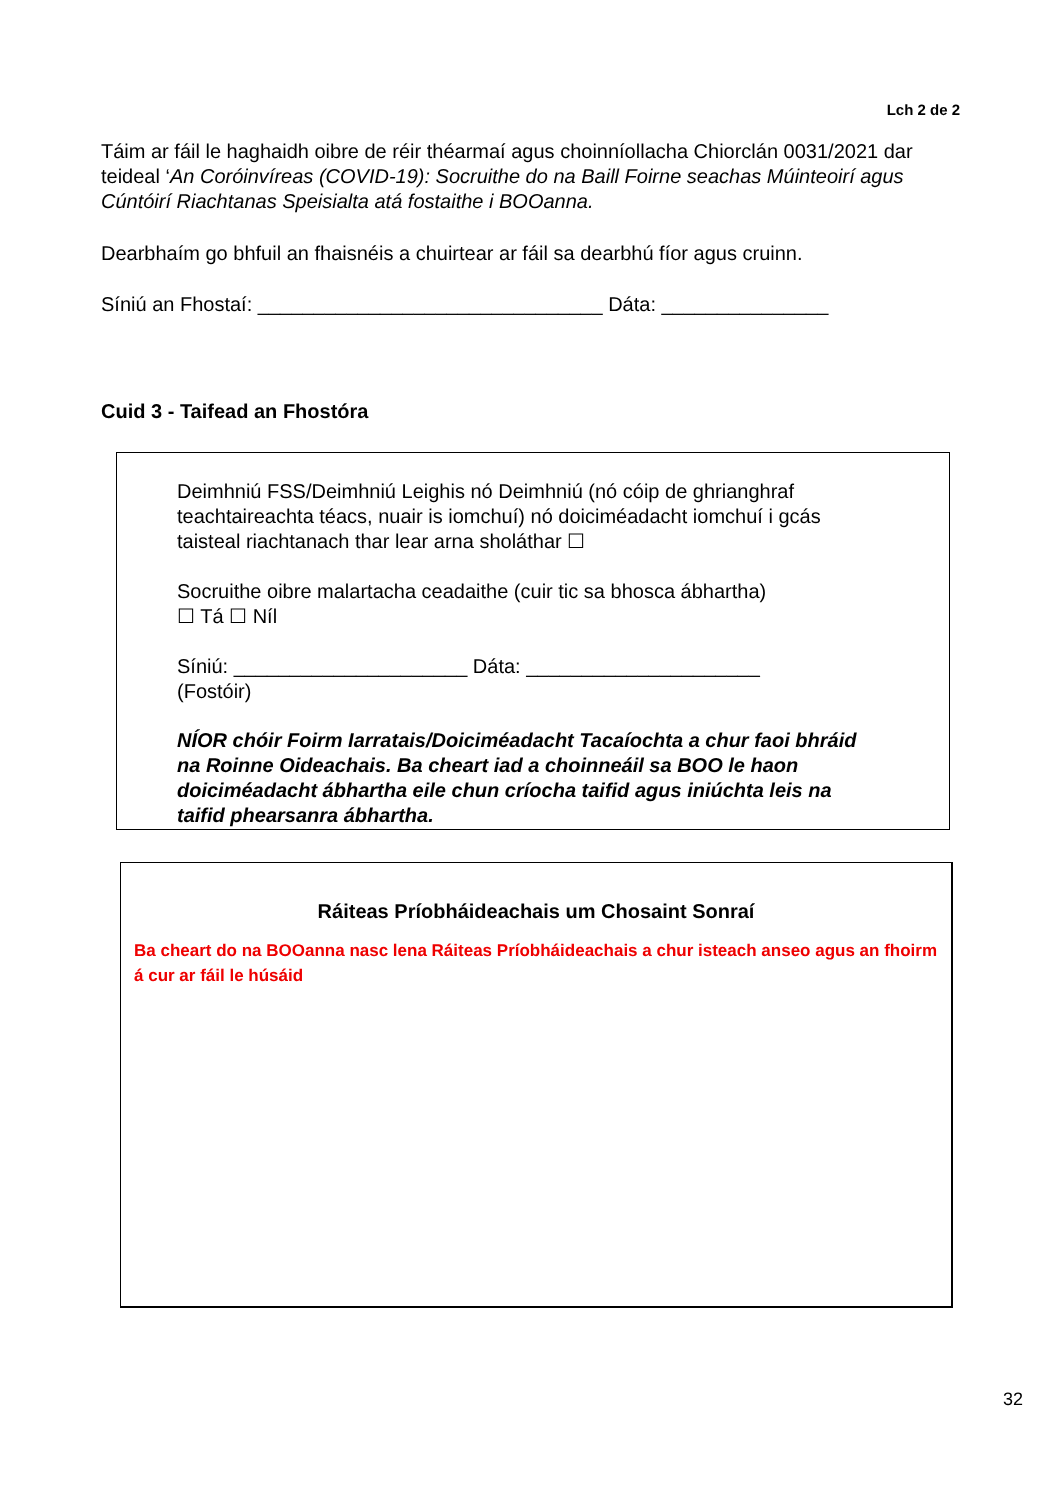Lch 2 de 2
Táim ar fáil le haghaidh oibre de réir théarmaí agus choinníollacha Chiorclán 0031/2021 dar teideal ‘An Coróinvíreas (COVID-19): Socruithe do na Baill Foirne seachas Múinteoirí agus Cúntóirí Riachtanas Speisialta atá fostaithe i BOOanna.
Dearbhaím go bhfuil an fhaisnéis a chuirtear ar fáil sa dearbhú fíor agus cruinn.
Síniú an Fhostaí: _______________________________ Dáta: _______________
Cuid 3 - Taifead an Fhostóra
Deimhniú FSS/Deimhniú Leighis nó Deimhniú (nó cóip de ghrianghraf teachtaireachta téacs, nuair is iomchuí) nó doiciméadacht iomchuí i gcás taisteal riachtanach thar lear arna sholáthar ☐
Socruithe oibre malartacha ceadaithe (cuir tic sa bhosca ábhartha)
☐ Tá ☐ Níl
Síniú: _____________________ Dáta: _____________________
(Fostóir)
NÍOR chóir Foirm Iarratais/Doiciméadacht Tacaíochta a chur faoi bhráid na Roinne Oideachais. Ba cheart iad a choinneáil sa BOO le haon doiciméadacht ábhartha eile chun críocha taifid agus iniúchta leis na taifid phearsanra ábhartha.
Ráiteas Príobháideachais um Chosaint Sonraí
Ba cheart do na BOOanna nasc lena Ráiteas Príobháideachais a chur isteach anseo agus an fhoirm á cur ar fáil le húsáid
32